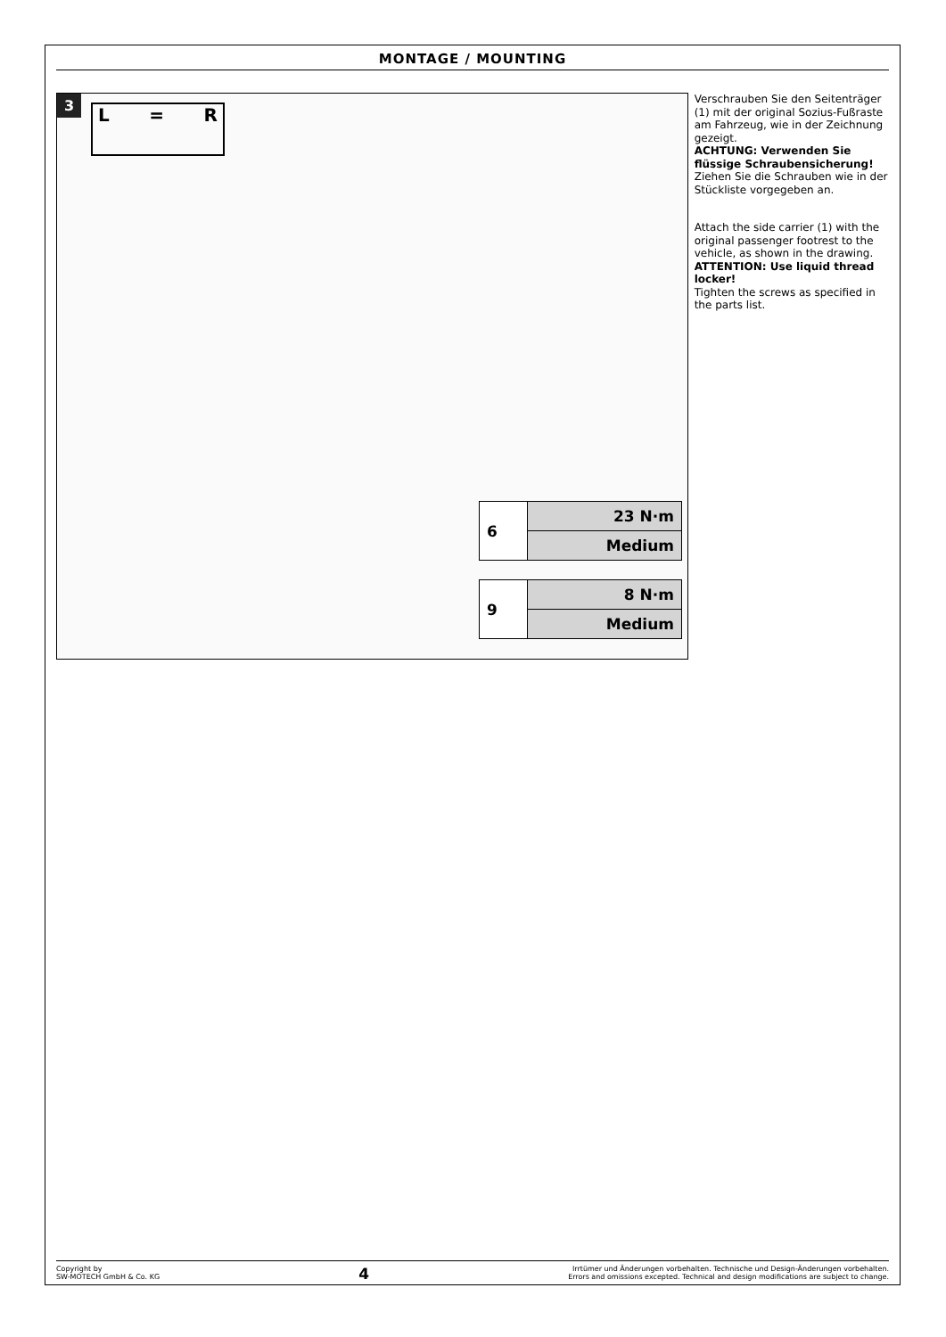MONTAGE / MOUNTING
3
L = R
| 6 | 23 N·m |
| | Medium |
| 9 | 8 N·m |
| | Medium |
Verschrauben Sie den Seitenträger (1) mit der original Sozius-Fußraste am Fahrzeug, wie in der Zeichnung gezeigt.
ACHTUNG: Verwenden Sie flüssige Schraubensicherung!
Ziehen Sie die Schrauben wie in der Stückliste vorgegeben an.
Attach the side carrier (1) with the original passenger footrest to the vehicle, as shown in the drawing.
ATTENTION: Use liquid thread locker!
Tighten the screws as specified in the parts list.
Copyright by
SW-MOTECH GmbH & Co. KG
4
Irrtümer und Änderungen vorbehalten. Technische und Design-Änderungen vorbehalten.
Errors and omissions excepted. Technical and design modifications are subject to change.